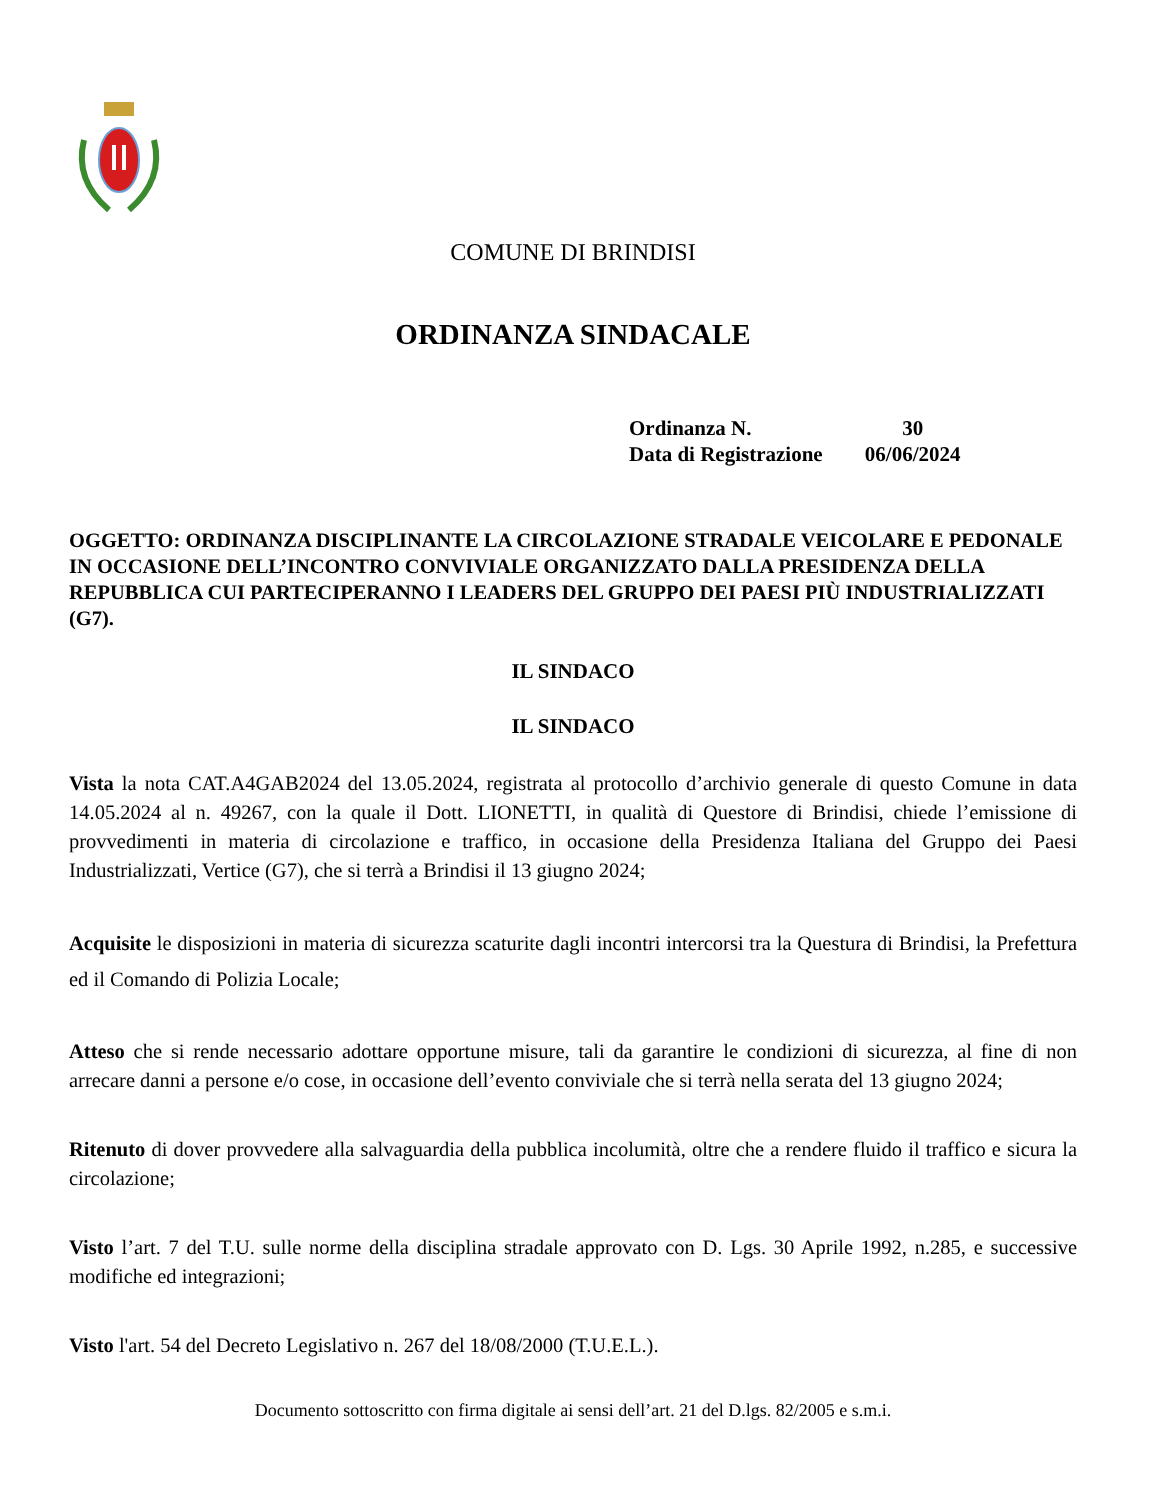COMUNE DI BRINDISI
ORDINANZA SINDACALE
| Ordinanza N. | 30 |
| Data di Registrazione | 06/06/2024 |
OGGETTO: ORDINANZA DISCIPLINANTE LA CIRCOLAZIONE STRADALE VEICOLARE E PEDONALE IN OCCASIONE DELL’INCONTRO CONVIVIALE ORGANIZZATO DALLA PRESIDENZA DELLA REPUBBLICA CUI PARTECIPERANNO I LEADERS DEL GRUPPO DEI PAESI PIÙ INDUSTRIALIZZATI (G7).
IL SINDACO
IL SINDACO
Vista la nota CAT.A4GAB2024 del 13.05.2024, registrata al protocollo d’archivio generale di questo Comune in data 14.05.2024 al n. 49267, con la quale il Dott. LIONETTI, in qualità di Questore di Brindisi, chiede l’emissione di provvedimenti in materia di circolazione e traffico, in occasione della Presidenza Italiana del Gruppo dei Paesi Industrializzati, Vertice (G7), che si terrà a Brindisi il 13 giugno 2024;
Acquisite le disposizioni in materia di sicurezza scaturite dagli incontri intercorsi tra la Questura di Brindisi, la Prefettura ed il Comando di Polizia Locale;
Atteso che si rende necessario adottare opportune misure, tali da garantire le condizioni di sicurezza, al fine di non arrecare danni a persone e/o cose, in occasione dell’evento conviviale che si terrà nella serata del 13 giugno 2024;
Ritenuto di dover provvedere alla salvaguardia della pubblica incolumità, oltre che a rendere fluido il traffico e sicura la circolazione;
Visto l’art. 7 del T.U. sulle norme della disciplina stradale approvato con D. Lgs. 30 Aprile 1992, n.285, e successive modifiche ed integrazioni;
Visto l'art. 54 del Decreto Legislativo n. 267 del 18/08/2000 (T.U.E.L.).
Documento sottoscritto con firma digitale ai sensi dell’art. 21 del D.lgs. 82/2005 e s.m.i.